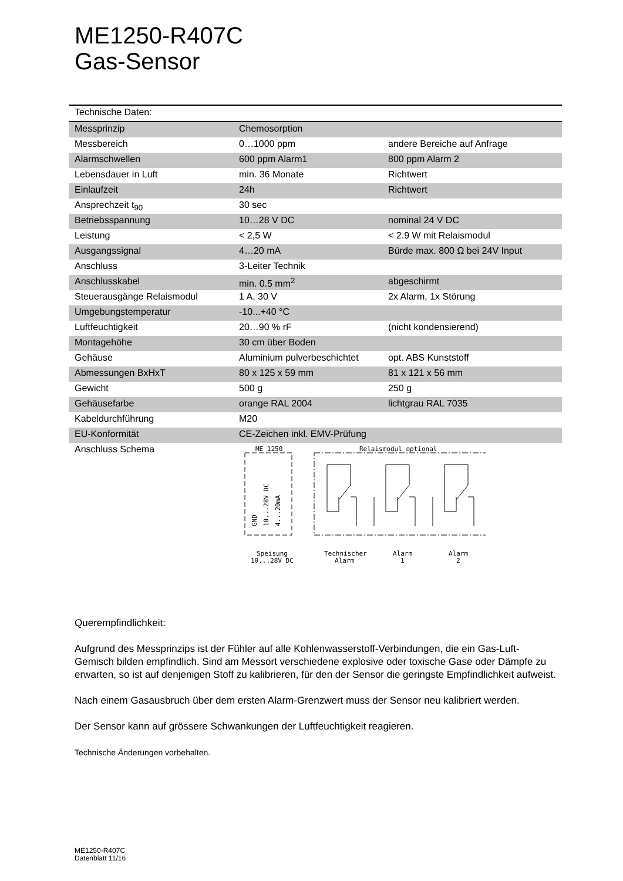ME1250-R407C
Gas-Sensor
| Technische Daten: | | |
| Messprinzip | Chemosorption | |
| Messbereich | 0…1000 ppm | andere Bereiche auf Anfrage |
| Alarmschwellen | 600 ppm Alarm1 | 800 ppm Alarm 2 |
| Lebensdauer in Luft | min. 36 Monate | Richtwert |
| Einlaufzeit | 24h | Richtwert |
| Ansprechzeit t<sub>90</sub> | 30 sec | |
| Betriebsspannung | 10…28 V DC | nominal 24 V DC |
| Leistung | < 2,5 W | < 2.9 W mit Relaismodul |
| Ausgangssignal | 4…20 mA | Bürde max. 800 Ω bei 24V Input |
| Anschluss | 3-Leiter Technik | |
| Anschlusskabel | min. 0.5 mm<sup>2</sup> | abgeschirmt |
| Steuerausgänge Relaismodul | 1 A, 30 V | 2x Alarm, 1x Störung |
| Umgebungstemperatur | -10...+40 °C | |
| Luftfeuchtigkeit | 20…90 % rF | (nicht kondensierend) |
| Montagehöhe | 30 cm über Boden | |
| Gehäuse | Aluminium pulverbeschichtet | opt. ABS Kunststoff |
| Abmessungen BxHxT | 80 x 125 x 59 mm | 81 x 121 x 56 mm |
| Gewicht | 500 g | 250 g |
| Gehäusefarbe | orange RAL 2004 | lichtgrau RAL 7035 |
| Kabeldurchführung | M20 | |
| EU-Konformität | CE-Zeichen inkl. EMV-Prüfung | |
| Anschluss Schema | ME 1250 Relaismodul optional Speisung 10...28V DC Technischer Alarm Alarm 1 Alarm 2 GND 10...28V DC 4...20mA | |
Querempfindlichkeit:
Aufgrund des Messprinzips ist der Fühler auf alle Kohlenwasserstoff-Verbindungen, die ein Gas-Luft-Gemisch bilden empfindlich. Sind am Messort verschiedene explosive oder toxische Gase oder Dämpfe zu erwarten, so ist auf denjenigen Stoff zu kalibrieren, für den der Sensor die geringste Empfindlichkeit aufweist.
Nach einem Gasausbruch über dem ersten Alarm-Grenzwert muss der Sensor neu kalibriert werden.
Der Sensor kann auf grössere Schwankungen der Luftfeuchtigkeit reagieren.
Technische Änderungen vorbehalten.
ME1250-R407C
Datenblatt 11/16